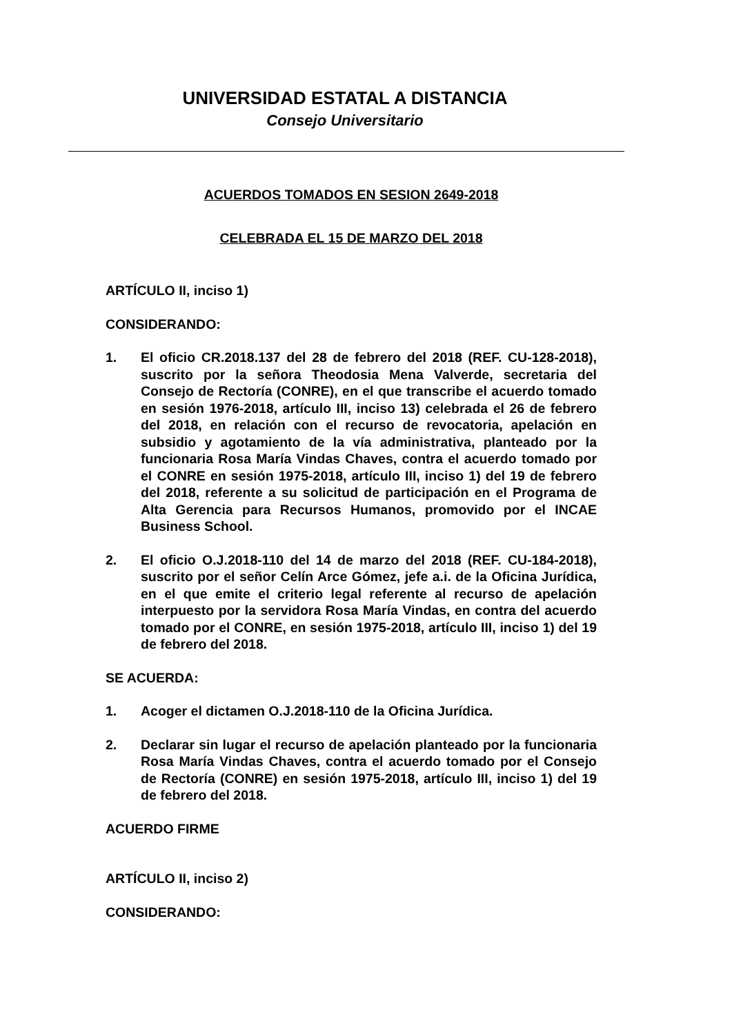UNIVERSIDAD ESTATAL A DISTANCIA
Consejo Universitario
ACUERDOS TOMADOS EN SESION 2649-2018
CELEBRADA EL 15 DE MARZO DEL 2018
ARTÍCULO II, inciso 1)
CONSIDERANDO:
1. El oficio CR.2018.137 del 28 de febrero del 2018 (REF. CU-128-2018), suscrito por la señora Theodosia Mena Valverde, secretaria del Consejo de Rectoría (CONRE), en el que transcribe el acuerdo tomado en sesión 1976-2018, artículo III, inciso 13) celebrada el 26 de febrero del 2018, en relación con el recurso de revocatoria, apelación en subsidio y agotamiento de la vía administrativa, planteado por la funcionaria Rosa María Vindas Chaves, contra el acuerdo tomado por el CONRE en sesión 1975-2018, artículo III, inciso 1) del 19 de febrero del 2018, referente a su solicitud de participación en el Programa de Alta Gerencia para Recursos Humanos, promovido por el INCAE Business School.
2. El oficio O.J.2018-110 del 14 de marzo del 2018 (REF. CU-184-2018), suscrito por el señor Celín Arce Gómez, jefe a.i. de la Oficina Jurídica, en el que emite el criterio legal referente al recurso de apelación interpuesto por la servidora Rosa María Vindas, en contra del acuerdo tomado por el CONRE, en sesión 1975-2018, artículo III, inciso 1) del 19 de febrero del 2018.
SE ACUERDA:
1. Acoger el dictamen O.J.2018-110 de la Oficina Jurídica.
2. Declarar sin lugar el recurso de apelación planteado por la funcionaria Rosa María Vindas Chaves, contra el acuerdo tomado por el Consejo de Rectoría (CONRE) en sesión 1975-2018, artículo III, inciso 1) del 19 de febrero del 2018.
ACUERDO FIRME
ARTÍCULO II, inciso 2)
CONSIDERANDO: